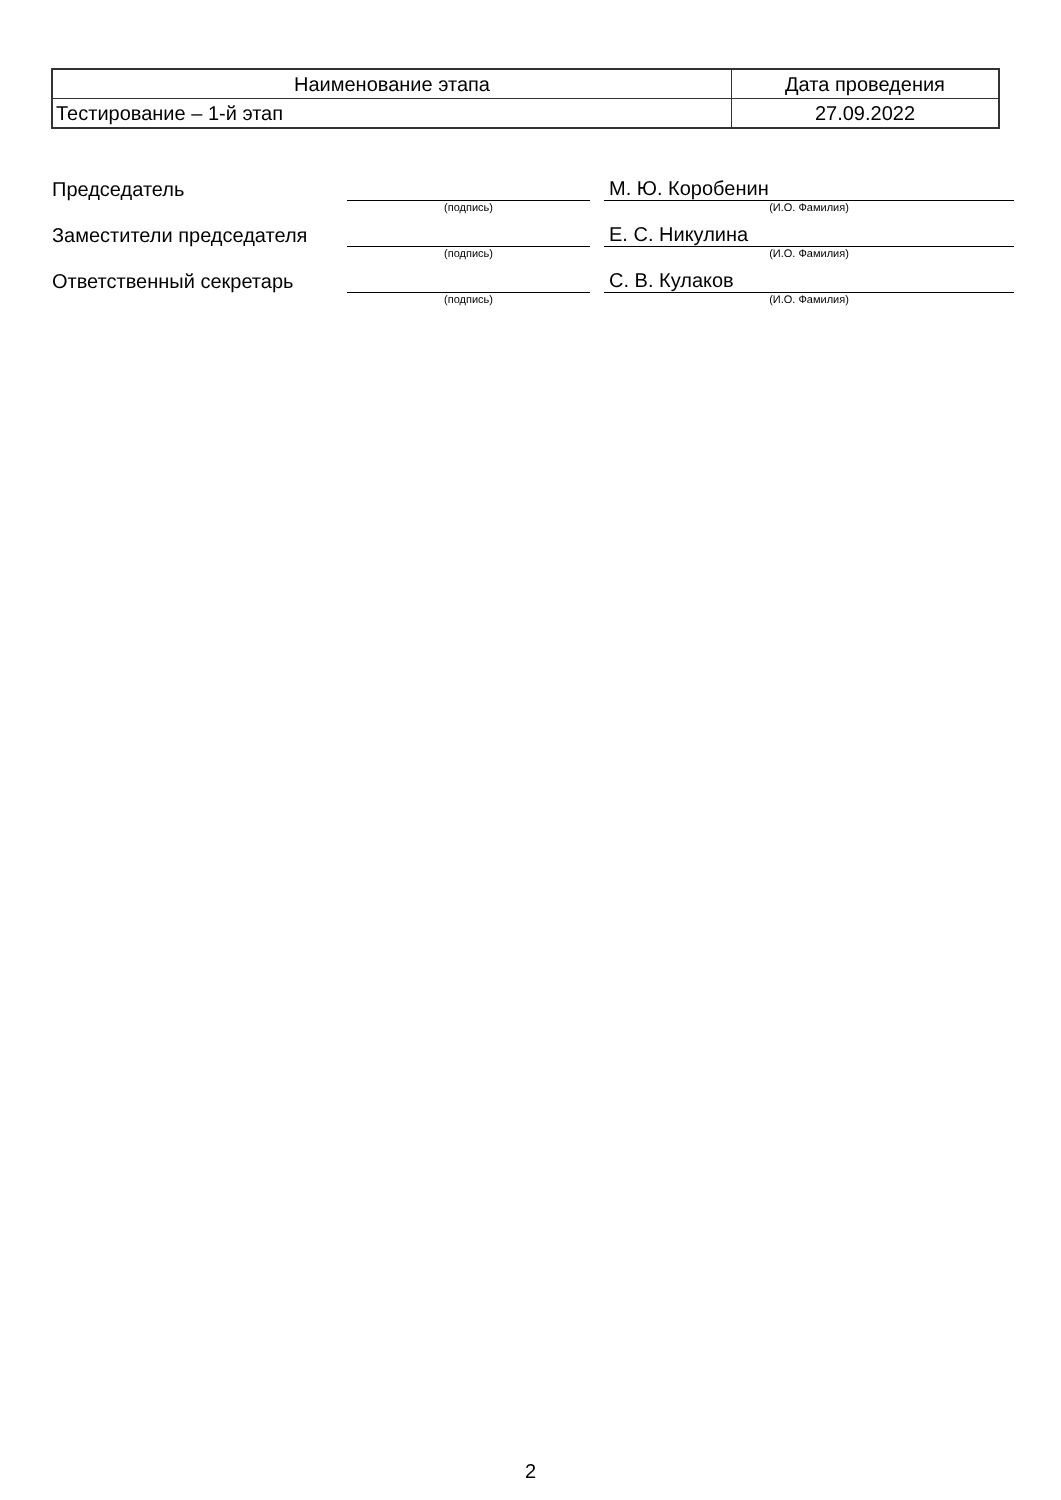| Наименование этапа | Дата проведения |
| Тестирование – 1-й этап | 27.09.2022 |
| Председатель | | | М. Ю. Коробенин |
| | (подпись) | | (И.О. Фамилия) |
| Заместители председателя | | | Е. С. Никулина |
| | (подпись) | | (И.О. Фамилия) |
| Ответственный секретарь | | | С. В. Кулаков |
| | (подпись) | | (И.О. Фамилия) |
2